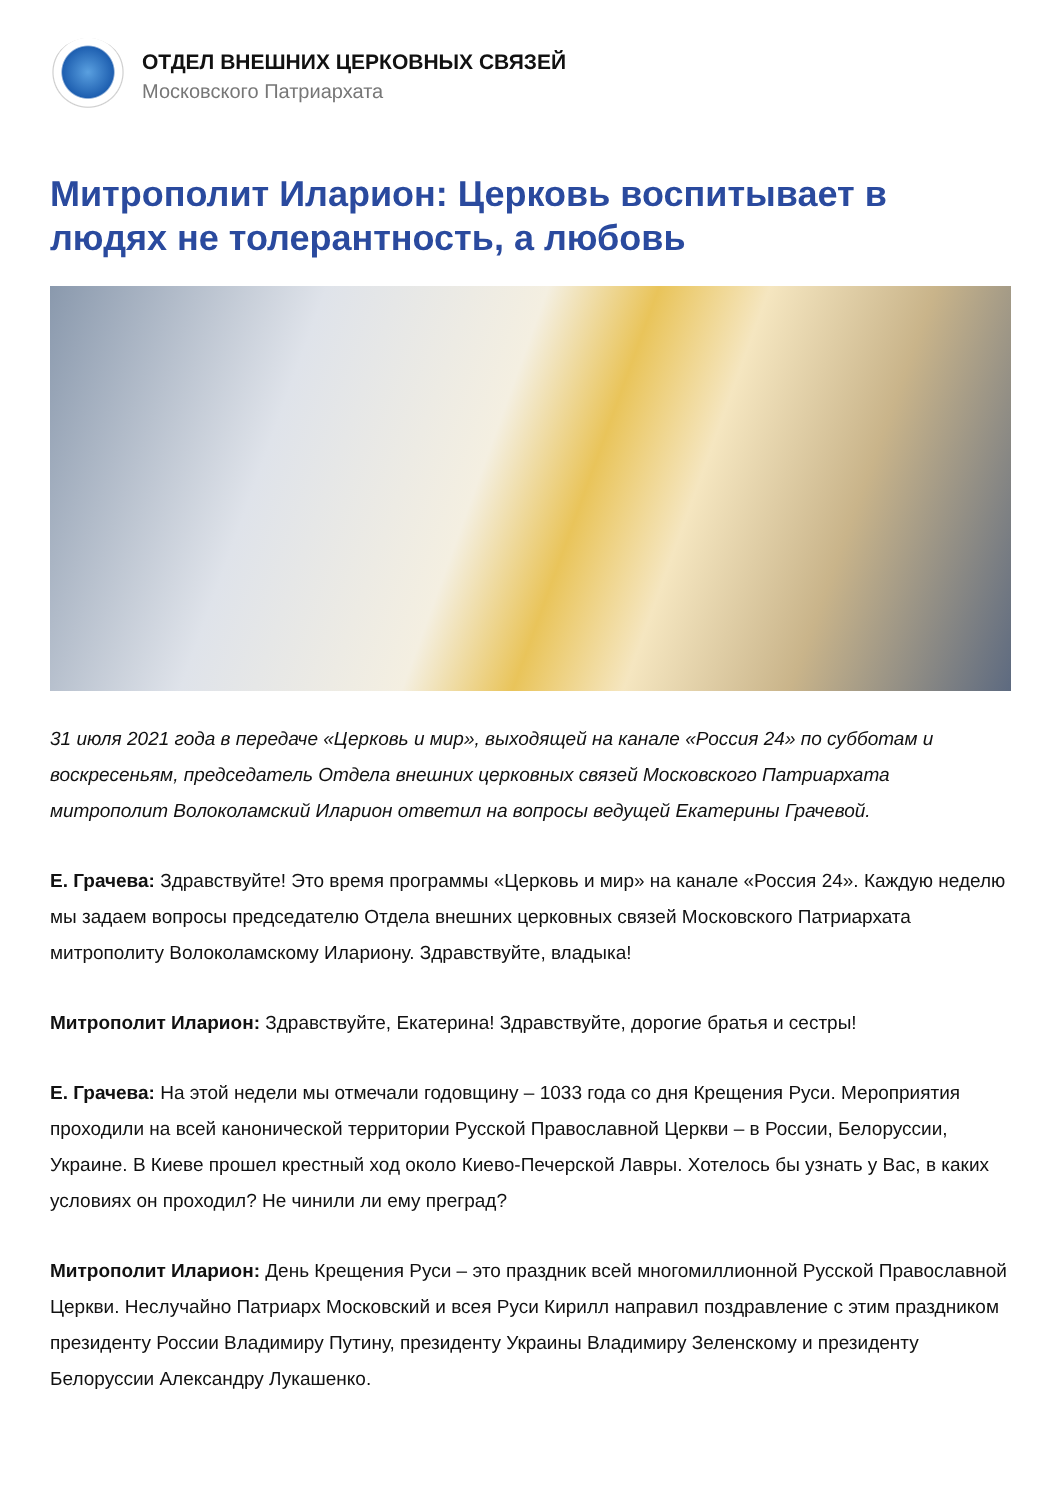ОТДЕЛ ВНЕШНИХ ЦЕРКОВНЫХ СВЯЗЕЙ
Московского Патриархата
Митрополит Иларион: Церковь воспитывает в людях не толерантность, а любовь
31 июля 2021 года в передаче «Церковь и мир», выходящей на канале «Россия 24» по субботам и воскресеньям, председатель Отдела внешних церковных связей Московского Патриархата митрополит Волоколамский Иларион ответил на вопросы ведущей Екатерины Грачевой.
Е. Грачева: Здравствуйте! Это время программы «Церковь и мир» на канале «Россия 24». Каждую неделю мы задаем вопросы председателю Отдела внешних церковных связей Московского Патриархата митрополиту Волоколамскому Илариону. Здравствуйте, владыка!
Митрополит Иларион: Здравствуйте, Екатерина! Здравствуйте, дорогие братья и сестры!
Е. Грачева: На этой недели мы отмечали годовщину – 1033 года со дня Крещения Руси. Мероприятия проходили на всей канонической территории Русской Православной Церкви – в России, Белоруссии, Украине. В Киеве прошел крестный ход около Киево-Печерской Лавры. Хотелось бы узнать у Вас, в каких условиях он проходил? Не чинили ли ему преград?
Митрополит Иларион: День Крещения Руси – это праздник всей многомиллионной Русской Православной Церкви. Неслучайно Патриарх Московский и всея Руси Кирилл направил поздравление с этим праздником президенту России Владимиру Путину, президенту Украины Владимиру Зеленскому и президенту Белоруссии Александру Лукашенко.